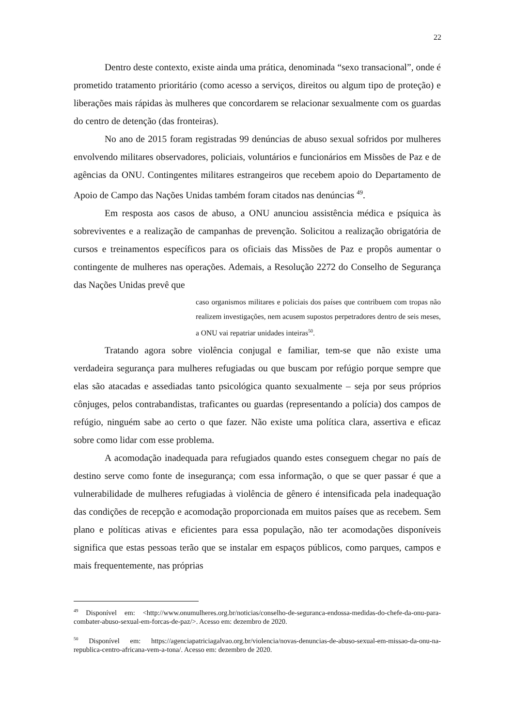22
Dentro deste contexto, existe ainda uma prática, denominada “sexo transacional”, onde é prometido tratamento prioritário (como acesso a serviços, direitos ou algum tipo de proteção) e liberações mais rápidas às mulheres que concordarem se relacionar sexualmente com os guardas do centro de detenção (das fronteiras).
No ano de 2015 foram registradas 99 denúncias de abuso sexual sofridos por mulheres envolvendo militares observadores, policiais, voluntários e funcionários em Missões de Paz e de agências da ONU. Contingentes militares estrangeiros que recebem apoio do Departamento de Apoio de Campo das Nações Unidas também foram citados nas denúncias <sup>49</sup>.
Em resposta aos casos de abuso, a ONU anunciou assistência médica e psíquica às sobreviventes e a realização de campanhas de prevenção. Solicitou a realização obrigatória de cursos e treinamentos específicos para os oficiais das Missões de Paz e propôs aumentar o contingente de mulheres nas operações. Ademais, a Resolução 2272 do Conselho de Segurança das Nações Unidas prevê que
caso organismos militares e policiais dos países que contribuem com tropas não realizem investigações, nem acusem supostos perpetradores dentro de seis meses, a ONU vai repatriar unidades inteiras<sup>50</sup>.
Tratando agora sobre violência conjugal e familiar, tem-se que não existe uma verdadeira segurança para mulheres refugiadas ou que buscam por refúgio porque sempre que elas são atacadas e assediadas tanto psicológica quanto sexualmente – seja por seus próprios cônjuges, pelos contrabandistas, traficantes ou guardas (representando a polícia) dos campos de refúgio, ninguém sabe ao certo o que fazer. Não existe uma política clara, assertiva e eficaz sobre como lidar com esse problema.
A acomodação inadequada para refugiados quando estes conseguem chegar no país de destino serve como fonte de insegurança; com essa informação, o que se quer passar é que a vulnerabilidade de mulheres refugiadas à violência de gênero é intensificada pela inadequação das condições de recepção e acomodação proporcionada em muitos países que as recebem. Sem plano e políticas ativas e eficientes para essa população, não ter acomodações disponíveis significa que estas pessoas terão que se instalar em espaços públicos, como parques, campos e mais frequentemente, nas próprias
<sup>49</sup> Disponível em: <http://www.onumulheres.org.br/noticias/conselho-de-seguranca-endossa-medidas-do-chefe-da-onu-para-combater-abuso-sexual-em-forcas-de-paz/>. Acesso em: dezembro de 2020.
<sup>50</sup> Disponível em: https://agenciapatriciagalvao.org.br/violencia/novas-denuncias-de-abuso-sexual-em-missao-da-onu-na-republica-centro-africana-vem-a-tona/. Acesso em: dezembro de 2020.